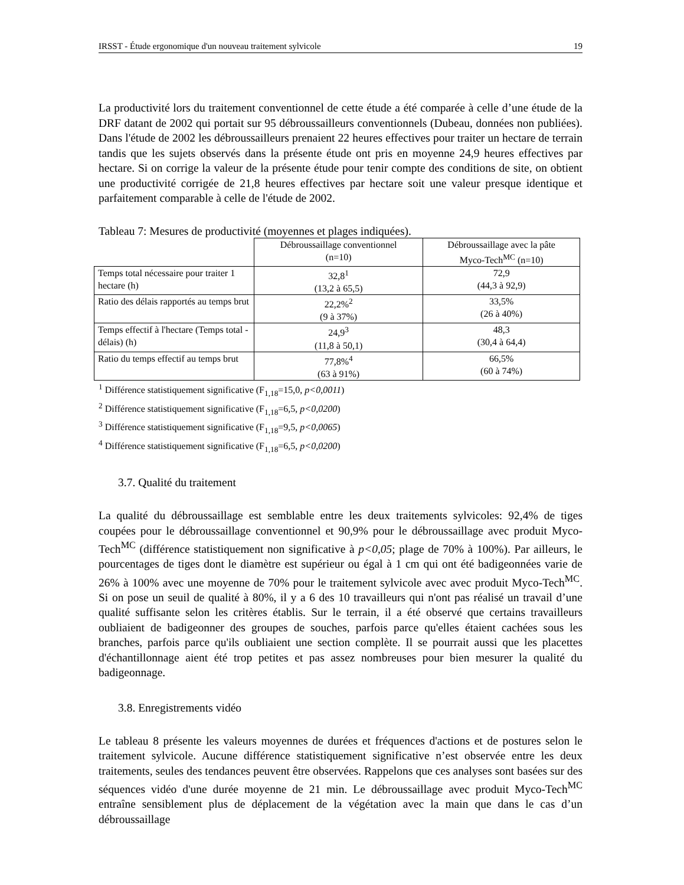IRSST - Étude ergonomique d'un nouveau traitement sylvicole 19
La productivité lors du traitement conventionnel de cette étude a été comparée à celle d’une étude de la DRF datant de 2002 qui portait sur 95 débroussailleurs conventionnels (Dubeau, données non publiées). Dans l'étude de 2002 les débroussailleurs prenaient 22 heures effectives pour traiter un hectare de terrain tandis que les sujets observés dans la présente étude ont pris en moyenne 24,9 heures effectives par hectare. Si on corrige la valeur de la présente étude pour tenir compte des conditions de site, on obtient une productivité corrigée de 21,8 heures effectives par hectare soit une valeur presque identique et parfaitement comparable à celle de l'étude de 2002.
Tableau 7: Mesures de productivité (moyennes et plages indiquées).
| | Débroussaillage conventionnel (n=10) | Débroussaillage avec la pâte Myco-Tech<sup>MC</sup> (n=10) |
| --- | --- | --- |
| Temps total nécessaire pour traiter 1 hectare (h) | 32,8<sup>1</sup> (13,2 à 65,5) | 72,9 (44,3 à 92,9) |
| Ratio des délais rapportés au temps brut | 22,2%<sup>2</sup> (9 à 37%) | 33,5% (26 à 40%) |
| Temps effectif à l'hectare (Temps total - délais) (h) | 24,9<sup>3</sup> (11,8 à 50,1) | 48,3 (30,4 à 64,4) |
| Ratio du temps effectif au temps brut | 77,8%<sup>4</sup> (63 à 91%) | 66,5% (60 à 74%) |
<sup>1</sup> Différence statistiquement significative (F<sub>1,18</sub>=15,0, p<0,0011)
<sup>2</sup> Différence statistiquement significative (F<sub>1,18</sub>=6,5, p<0,0200)
<sup>3</sup> Différence statistiquement significative (F<sub>1,18</sub>=9,5, p<0,0065)
<sup>4</sup> Différence statistiquement significative (F<sub>1,18</sub>=6,5, p<0,0200)
3.7. Qualité du traitement
La qualité du débroussaillage est semblable entre les deux traitements sylvicoles: 92,4% de tiges coupées pour le débroussaillage conventionnel et 90,9% pour le débroussaillage avec produit Myco-Tech<sup>MC</sup> (différence statistiquement non significative à p<0,05; plage de 70% à 100%). Par ailleurs, le pourcentages de tiges dont le diamètre est supérieur ou égal à 1 cm qui ont été badigeonnées varie de 26% à 100% avec une moyenne de 70% pour le traitement sylvicole avec avec produit Myco-Tech<sup>MC</sup>. Si on pose un seuil de qualité à 80%, il y a 6 des 10 travailleurs qui n'ont pas réalisé un travail d’une qualité suffisante selon les critères établis. Sur le terrain, il a été observé que certains travailleurs oubliaient de badigeonner des groupes de souches, parfois parce qu'elles étaient cachées sous les branches, parfois parce qu'ils oubliaient une section complète. Il se pourrait aussi que les placettes d'échantillonnage aient été trop petites et pas assez nombreuses pour bien mesurer la qualité du badigeonnage.
3.8. Enregistrements vidéo
Le tableau 8 présente les valeurs moyennes de durées et fréquences d'actions et de postures selon le traitement sylvicole. Aucune différence statistiquement significative n’est observée entre les deux traitements, seules des tendances peuvent être observées. Rappelons que ces analyses sont basées sur des séquences vidéo d'une durée moyenne de 21 min. Le débroussaillage avec produit Myco-Tech<sup>MC</sup> entraîne sensiblement plus de déplacement de la végétation avec la main que dans le cas d’un débroussaillage